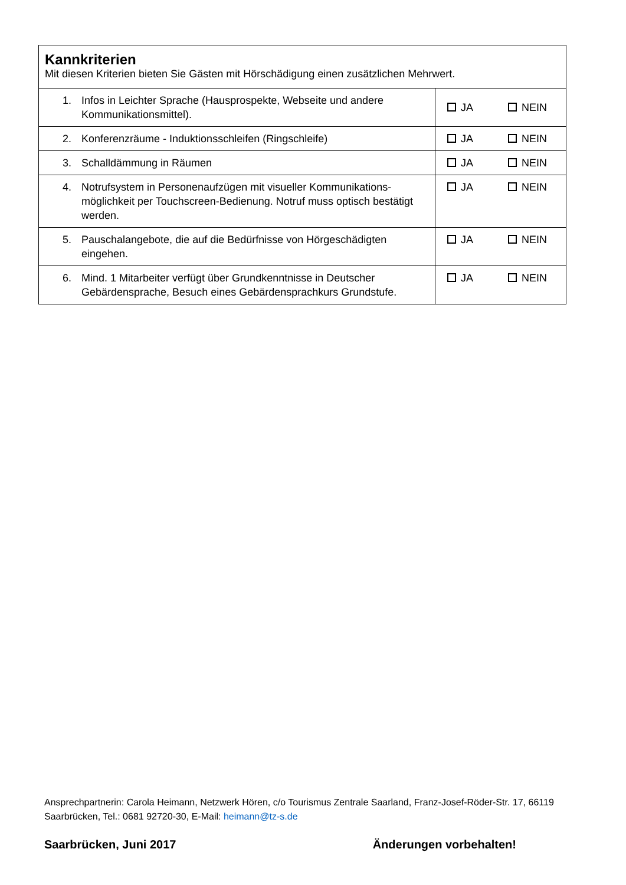| Kannkriterien Mit diesen Kriterien bieten Sie Gästen mit Hörschädigung einen zusätzlichen Mehrwert. | |
| 1. Infos in Leichter Sprache (Hausprospekte, Webseite und andere Kommunikationsmittel). | JA NEIN |
| 2. Konferenzräume - Induktionsschleifen (Ringschleife) | JA NEIN |
| 3. Schalldämmung in Räumen | JA NEIN |
| 4. Notrufsystem in Personenaufzügen mit visueller Kommunikations-möglichkeit per Touchscreen-Bedienung. Notruf muss optisch bestätigt werden. | JA NEIN |
| 5. Pauschalangebote, die auf die Bedürfnisse von Hörgeschädigten eingehen. | JA NEIN |
| 6. Mind. 1 Mitarbeiter verfügt über Grundkenntnisse in Deutscher Gebärdensprache, Besuch eines Gebärdensprachkurs Grundstufe. | JA NEIN |
Ansprechpartnerin: Carola Heimann, Netzwerk Hören, c/o Tourismus Zentrale Saarland, Franz-Josef-Röder-Str. 17, 66119 Saarbrücken, Tel.: 0681 92720-30, E-Mail: heimann@tz-s.de
Saarbrücken, Juni 2017 Änderungen vorbehalten!